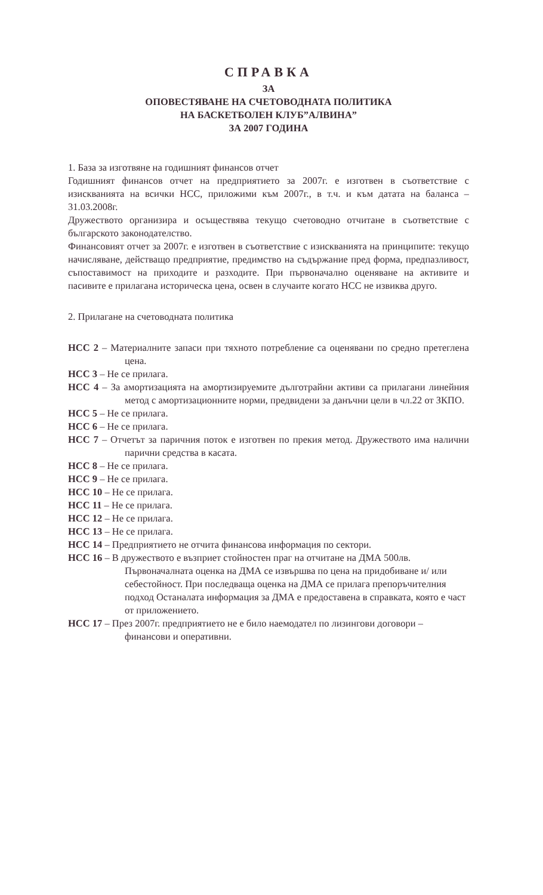СПРАВКА
ЗА
ОПОВЕСТЯВАНЕ НА СЧЕТОВОДНАТА ПОЛИТИКА
НА БАСКЕТБОЛЕН КЛУБ”АЛВИНА”
ЗА 2007 ГОДИНА
1. База за изготвяне на годишният финансов отчет
Годишният финансов отчет на предприятието за 2007г. е изготвен в съответствие с изискванията на всички НСС, приложими към 2007г., в т.ч. и към датата на баланса –31.03.2008г.
Дружеството организира и осъществява текущо счетоводно отчитане в съответствие с българското законодателство.
Финансовият отчет за 2007г. е изготвен в съответствие с изискванията на принципите: текущо начисляване, действащо предприятие, предимство на съдържание пред форма, предпазливост, съпоставимост на приходите и разходите. При първоначално оценяване на активите и пасивите е прилагана историческа цена, освен в случаите когато НСС не извиква друго.
2. Прилагане на счетоводната политика
НСС 2 – Материалните запаси при тяхното потребление са оценявани по средно претеглена цена.
НСС 3 – Не се прилага.
НСС 4 – За амортизацията на амортизируемите дълготрайни активи са прилагани линейния метод с амортизационните норми, предвидени за данъчни цели в чл.22 от ЗКПО.
НСС 5 – Не се прилага.
НСС 6 – Не се прилага.
НСС 7 – Отчетът за паричния поток е изготвен по прекия метод. Дружеството има налични парични средства в касата.
НСС 8 – Не се прилага.
НСС 9 – Не се прилага.
НСС 10 – Не се прилага.
НСС 11 – Не се прилага.
НСС 12 – Не се прилага.
НСС 13 – Не се прилага.
НСС 14 – Предприятието не отчита финансова информация по сектори.
НСС 16 – В дружеството е възприет стойностен праг на отчитане на ДМА 500лв. Първоначалната оценка на ДМА се извършва по цена на придобиване и/ или себестойност. При последваща оценка на ДМА се прилага препоръчителния подход Останалата информация за ДМА е предоставена в справката, която е част от приложението.
НСС 17 – През 2007г. предприятието не е било наемодател по лизингови договори – финансови и оперативни.